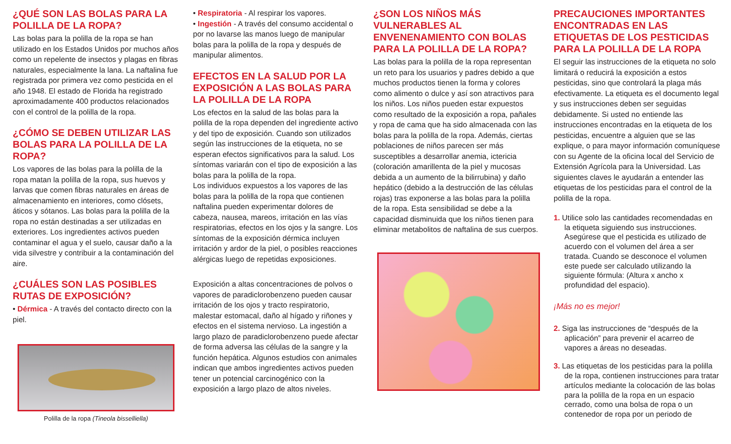¿QUÉ SON LAS BOLAS PARA LA POLILLA DE LA ROPA?
Las bolas para la polilla de la ropa se han utilizado en los Estados Unidos por muchos años como un repelente de insectos y plagas en fibras naturales, especialmente la lana. La naftalina fue registrada por primera vez como pesticida en el año 1948. El estado de Florida ha registrado aproximadamente 400 productos relacionados con el control de la polilla de la ropa.
¿CÓMO SE DEBEN UTILIZAR LAS BOLAS PARA LA POLILLA DE LA ROPA?
Los vapores de las bolas para la polilla de la ropa matan la polilla de la ropa, sus huevos y larvas que comen fibras naturales en áreas de almacenamiento en interiores, como clósets, áticos y sótanos. Las bolas para la polilla de la ropa no están destinadas a ser utilizadas en exteriores. Los ingredientes activos pueden contaminar el agua y el suelo, causar daño a la vida silvestre y contribuir a la contaminación del aire.
¿CUÁLES SON LAS POSIBLES RUTAS DE EXPOSICIÓN?
• Dérmica - A través del contacto directo con la piel.
Polilla de la ropa (Tineola bisselliella)
• Respiratoria - Al respirar los vapores.
• Ingestión - A través del consumo accidental o por no lavarse las manos luego de manipular bolas para la polilla de la ropa y después de manipular alimentos.
EFECTOS EN LA SALUD POR LA EXPOSICIÓN A LAS BOLAS PARA LA POLILLA DE LA ROPA
Los efectos en la salud de las bolas para la polilla de la ropa dependen del ingrediente activo y del tipo de exposición. Cuando son utilizados según las instrucciones de la etiqueta, no se esperan efectos significativos para la salud. Los síntomas variarán con el tipo de exposición a las bolas para la polilla de la ropa.
Los individuos expuestos a los vapores de las bolas para la polilla de la ropa que contienen naftalina pueden experimentar dolores de cabeza, nausea, mareos, irritación en las vías respiratorias, efectos en los ojos y la sangre. Los síntomas de la exposición dérmica incluyen irritación y ardor de la piel, o posibles reacciones alérgicas luego de repetidas exposiciones.
Exposición a altas concentraciones de polvos o vapores de paradiclorobenzeno pueden causar irritación de los ojos y tracto respiratorio, malestar estomacal, daño al hígado y riñones y efectos en el sistema nervioso. La ingestión a largo plazo de paradiclorobenzeno puede afectar de forma adversa las células de la sangre y la función hepática. Algunos estudios con animales indican que ambos ingredientes activos pueden tener un potencial carcinogénico con la exposición a largo plazo de altos niveles.
¿SON LOS NIÑOS MÁS VULNERABLES AL ENVENENAMIENTO CON BOLAS PARA LA POLILLA DE LA ROPA?
Las bolas para la polilla de la ropa representan un reto para los usuarios y padres debido a que muchos productos tienen la forma y colores como alimento o dulce y así son atractivos para los niños. Los niños pueden estar expuestos como resultado de la exposición a ropa, pañales y ropa de cama que ha sido almacenada con las bolas para la polilla de la ropa. Además, ciertas poblaciones de niños parecen ser más susceptibles a desarrollar anemia, ictericia (coloración amarillenta de la piel y mucosas debida a un aumento de la bilirrubina) y daño hepático (debido a la destrucción de las células rojas) tras exponerse a las bolas para la polilla de la ropa. Esta sensibilidad se debe a la capacidad disminuida que los niños tienen para eliminar metabolitos de naftalina de sus cuerpos.
PRECAUCIONES IMPORTANTES ENCONTRADAS EN LAS ETIQUETAS DE LOS PESTICIDAS PARA LA POLILLA DE LA ROPA
El seguir las instrucciones de la etiqueta no solo limitará o reducirá la exposición a estos pesticidas, sino que controlará la plaga más efectivamente. La etiqueta es el documento legal y sus instrucciones deben ser seguidas debidamente. Si usted no entiende las instrucciones encontradas en la etiqueta de los pesticidas, encuentre a alguien que se las explique, o para mayor información comuníquese con su Agente de la oficina local del Servicio de Extensión Agrícola para la Universidad. Las siguientes claves le ayudarán a entender las etiquetas de los pesticidas para el control de la polilla de la ropa.
1. Utilice solo las cantidades recomendadas en la etiqueta siguiendo sus instrucciones. Asegúrese que el pesticida es utilizado de acuerdo con el volumen del área a ser tratada. Cuando se desconoce el volumen este puede ser calculado utilizando la siguiente fórmula: (Altura x ancho x profundidad del espacio).
¡Más no es mejor!
2. Siga las instrucciones de “después de la aplicación” para prevenir el acarreo de vapores a áreas no deseadas.
3. Las etiquetas de los pesticidas para la polilla de la ropa, contienen instrucciones para tratar artículos mediante la colocación de las bolas para la polilla de la ropa en un espacio cerrado, como una bolsa de ropa o un contenedor de ropa por un periodo de